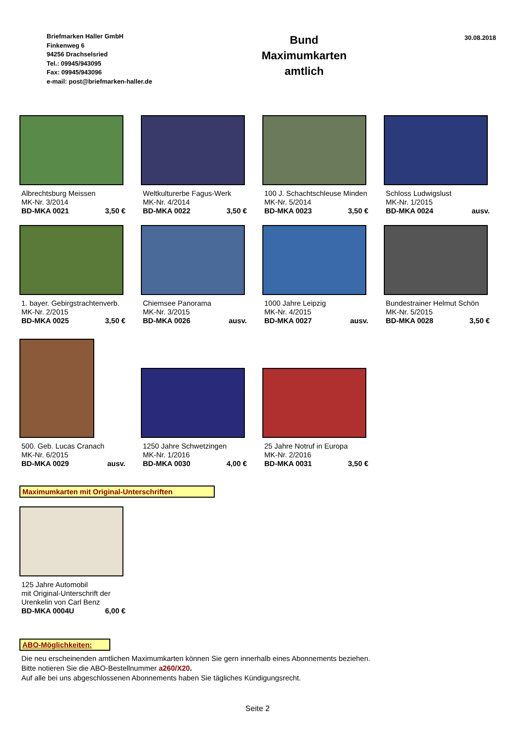Briefmarken Haller GmbH
Finkenweg 6
94256 Drachselsried
Tel.: 09945/943095
Fax: 09945/943096
e-mail: post@briefmarken-haller.de
Bund
Maximumkarten
amtlich
30.08.2018
Albrechtsburg Meissen
MK-Nr. 3/2014
BD-MKA 0021 3,50 €
Weltkulturerbe Fagus-Werk
MK-Nr. 4/2014
BD-MKA 0022 3,50 €
100 J. Schachtschleuse Minden
MK-Nr. 5/2014
BD-MKA 0023 3,50 €
Schloss Ludwigslust
MK-Nr. 1/2015
BD-MKA 0024 ausv.
1. bayer. Gebirgstrachtenverb.
MK-Nr. 2/2015
BD-MKA 0025 3,50 €
Chiemsee Panorama
MK-Nr. 3/2015
BD-MKA 0026 ausv.
1000 Jahre Leipzig
MK-Nr. 4/2015
BD-MKA 0027 ausv.
Bundestrainer Helmut Schön
MK-Nr. 5/2015
BD-MKA 0028 3,50 €
500. Geb. Lucas Cranach
MK-Nr. 6/2015
BD-MKA 0029 ausv.
1250 Jahre Schwetzingen
MK-Nr. 1/2016
BD-MKA 0030 4,00 €
25 Jahre Notruf in Europa
MK-Nr. 2/2016
BD-MKA 0031 3,50 €
Maximumkarten mit Original-Unterschriften
125 Jahre Automobil
mit Original-Unterschrift der
Urenkelin von Carl Benz
BD-MKA 0004U 6,00 €
ABO-Möglichkeiten:
Die neu erscheinenden amtlichen Maximumkarten können Sie gern innerhalb eines Abonnements beziehen.
Bitte notieren Sie die ABO-Bestellnummer a260/X20.
Auf alle bei uns abgeschlossenen Abonnements haben Sie tägliches Kündigungsrecht.
Seite 2